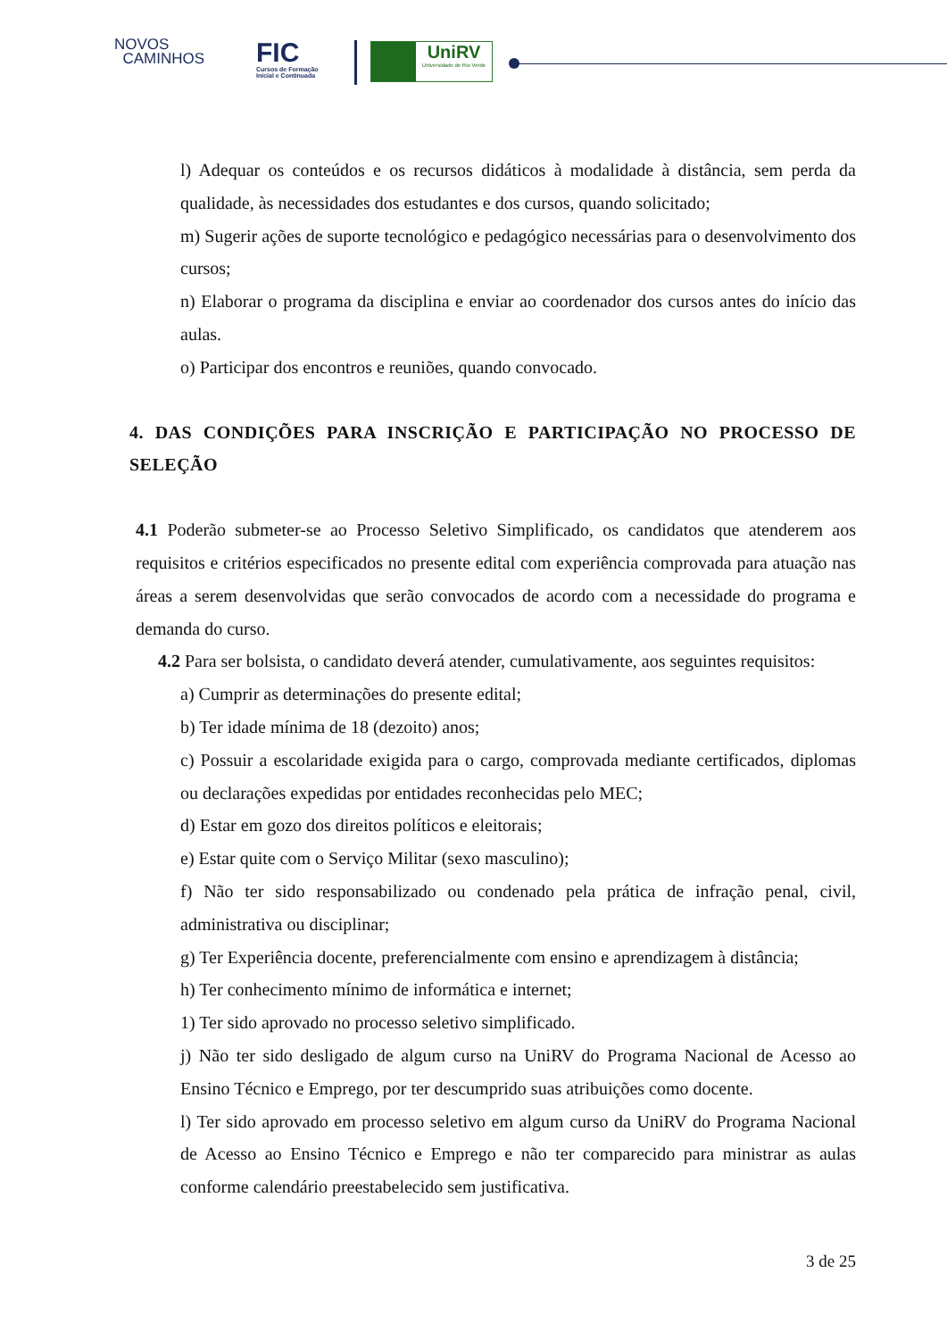NOVOS
CAMINHOS
FIC
Cursos de Formação
Inicial e Continuada
UniRV
Universidade de Rio Verde
l) Adequar os conteúdos e os recursos didáticos à modalidade à distância, sem perda da qualidade, às necessidades dos estudantes e dos cursos, quando solicitado;
m) Sugerir ações de suporte tecnológico e pedagógico necessárias para o desenvolvimento dos cursos;
n) Elaborar o programa da disciplina e enviar ao coordenador dos cursos antes do início das aulas.
o) Participar dos encontros e reuniões, quando convocado.
4. DAS CONDIÇÕES PARA INSCRIÇÃO E PARTICIPAÇÃO NO PROCESSO DE SELEÇÃO
4.1 Poderão submeter-se ao Processo Seletivo Simplificado, os candidatos que atenderem aos requisitos e critérios especificados no presente edital com experiência comprovada para atuação nas áreas a serem desenvolvidas que serão convocados de acordo com a necessidade do programa e demanda do curso.
4.2 Para ser bolsista, o candidato deverá atender, cumulativamente, aos seguintes requisitos:
a) Cumprir as determinações do presente edital;
b) Ter idade mínima de 18 (dezoito) anos;
c) Possuir a escolaridade exigida para o cargo, comprovada mediante certificados, diplomas ou declarações expedidas por entidades reconhecidas pelo MEC;
d) Estar em gozo dos direitos políticos e eleitorais;
e) Estar quite com o Serviço Militar (sexo masculino);
f) Não ter sido responsabilizado ou condenado pela prática de infração penal, civil, administrativa ou disciplinar;
g) Ter Experiência docente, preferencialmente com ensino e aprendizagem à distância;
h) Ter conhecimento mínimo de informática e internet;
1) Ter sido aprovado no processo seletivo simplificado.
j) Não ter sido desligado de algum curso na UniRV do Programa Nacional de Acesso ao Ensino Técnico e Emprego, por ter descumprido suas atribuições como docente.
l) Ter sido aprovado em processo seletivo em algum curso da UniRV do Programa Nacional de Acesso ao Ensino Técnico e Emprego e não ter comparecido para ministrar as aulas conforme calendário preestabelecido sem justificativa.
3 de 25